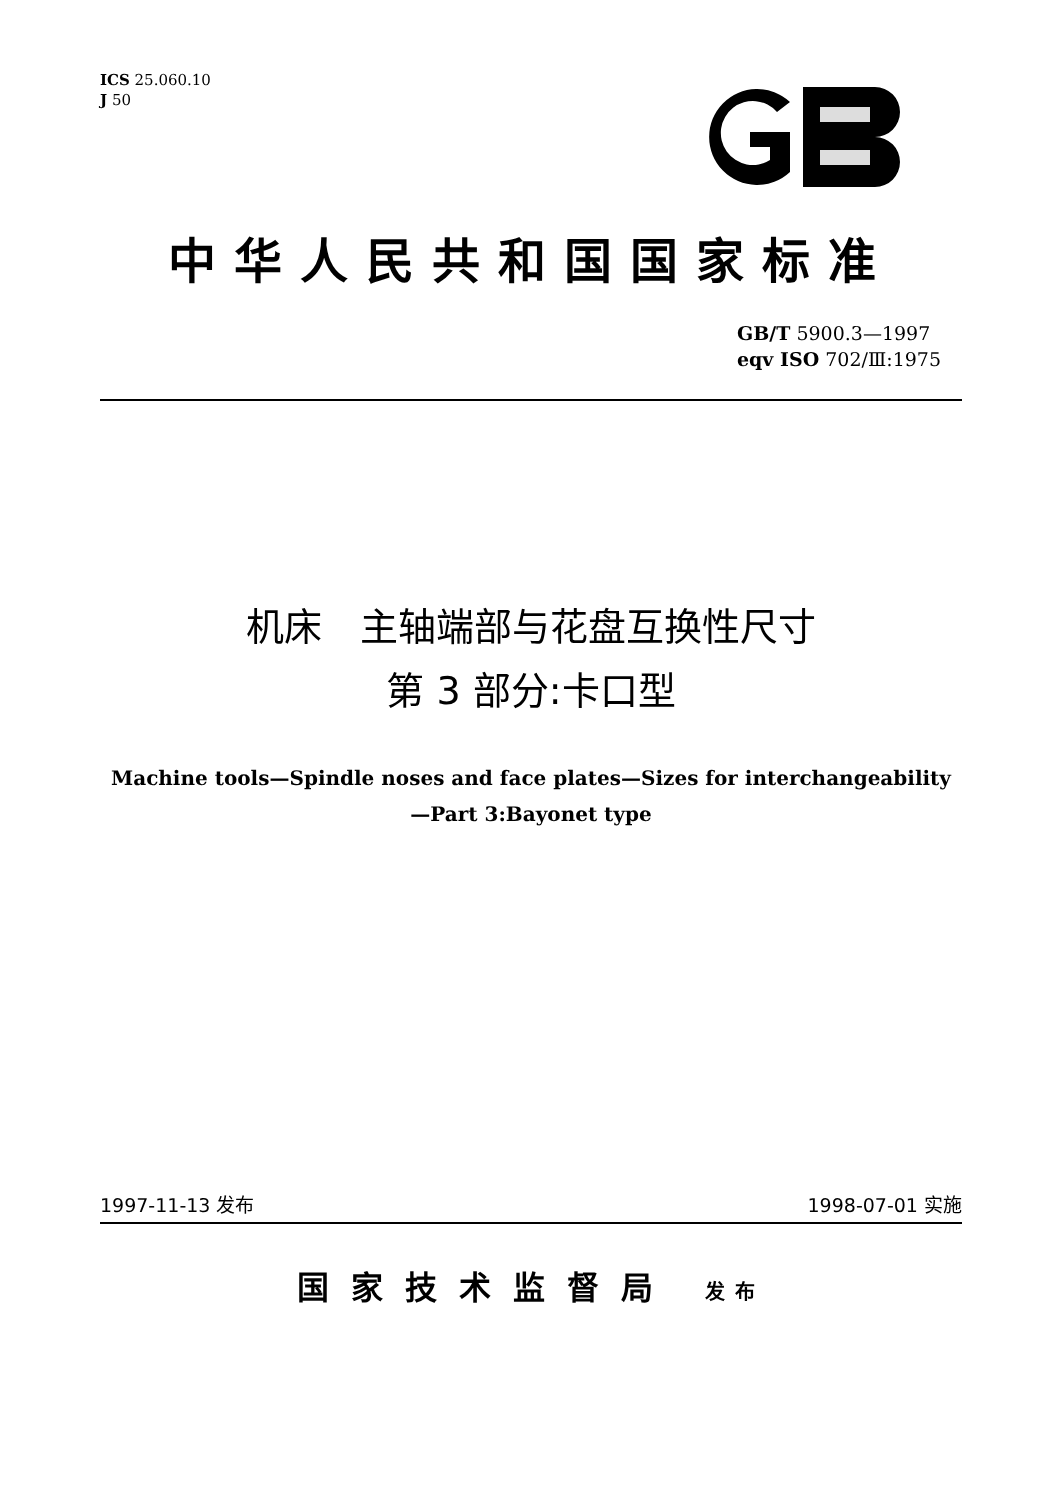ICS 25.060.10
J 50
中华人民共和国国家标准
GB/T 5900.3—1997
eqv ISO 702/Ⅲ:1975
机床　主轴端部与花盘互换性尺寸
第 3 部分:卡口型
Machine tools—Spindle noses and face plates—Sizes for interchangeability
—Part 3:Bayonet type
1997-11-13 发布 1998-07-01 实施
国家技术监督局 发布